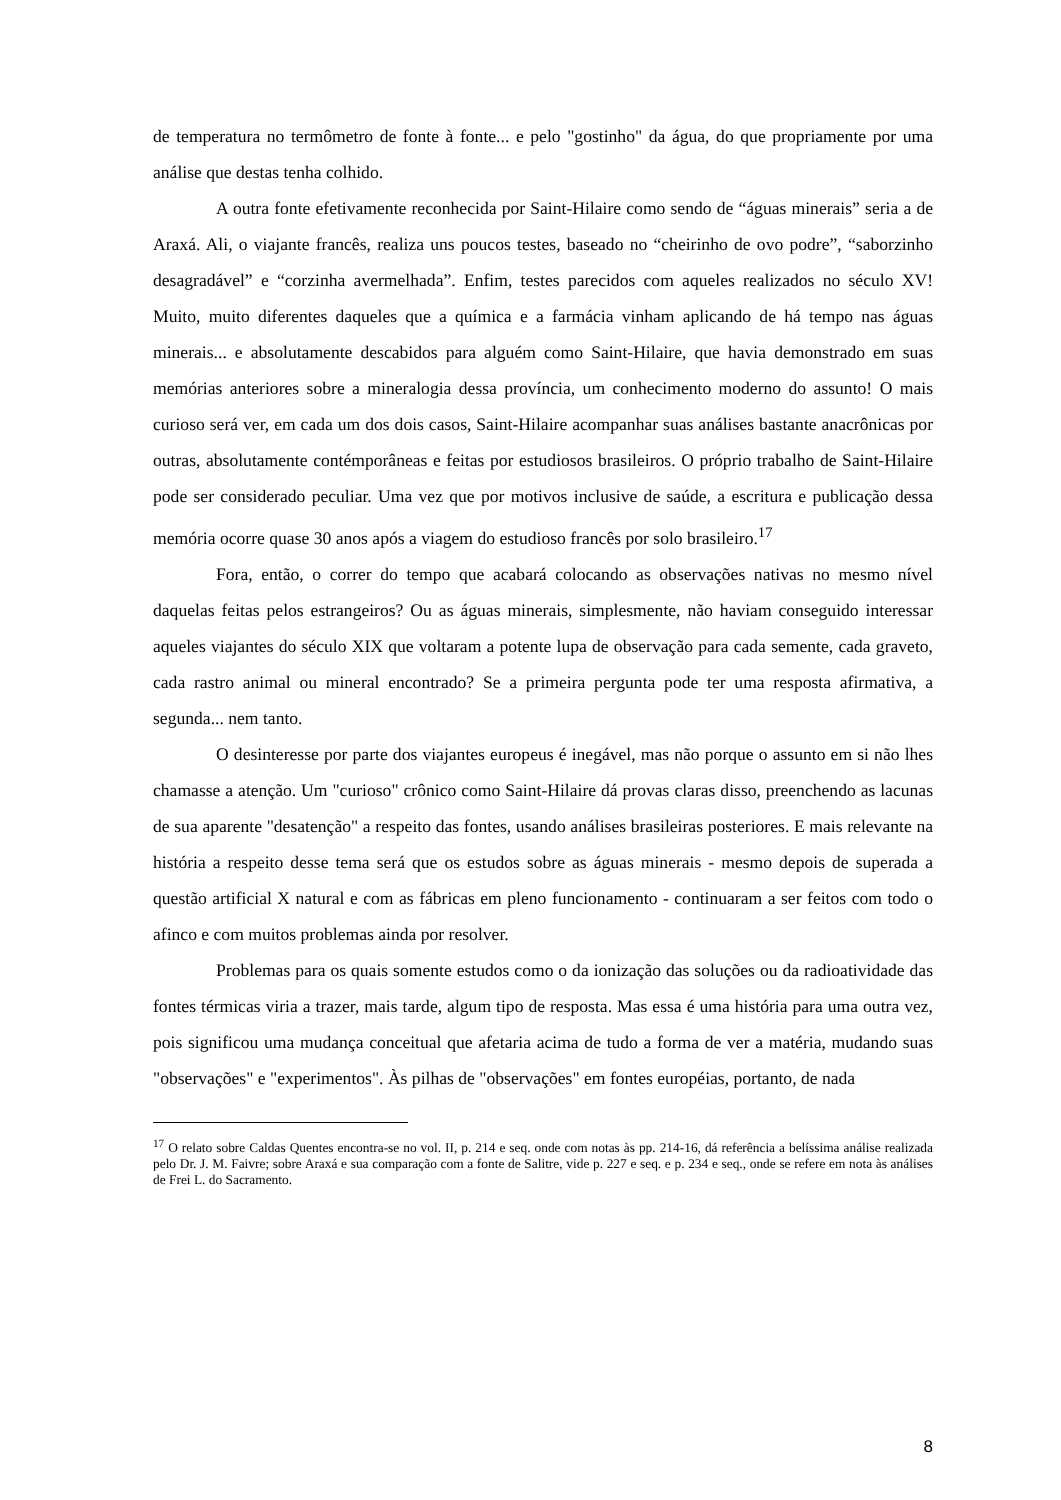de temperatura no termômetro de fonte à fonte... e pelo "gostinho" da água, do que propriamente por uma análise que destas tenha colhido.
A outra fonte efetivamente reconhecida por Saint-Hilaire como sendo de “águas minerais” seria a de Araxá. Ali, o viajante francês, realiza uns poucos testes, baseado no “cheirinho de ovo podre”, “saborzinho desagradável” e “corzinha avermelhada”. Enfim, testes parecidos com aqueles realizados no século XV! Muito, muito diferentes daqueles que a química e a farmácia vinham aplicando de há tempo nas águas minerais... e absolutamente descabidos para alguém como Saint-Hilaire, que havia demonstrado em suas memórias anteriores sobre a mineralogia dessa província, um conhecimento moderno do assunto! O mais curioso será ver, em cada um dos dois casos, Saint-Hilaire acompanhar suas análises bastante anacrônicas por outras, absolutamente contémporâneas e feitas por estudiosos brasileiros. O próprio trabalho de Saint-Hilaire pode ser considerado peculiar. Uma vez que por motivos inclusive de saúde, a escritura e publicação dessa memória ocorre quase 30 anos após a viagem do estudioso francês por solo brasileiro.<sup>17</sup>
Fora, então, o correr do tempo que acabará colocando as observações nativas no mesmo nível daquelas feitas pelos estrangeiros? Ou as águas minerais, simplesmente, não haviam conseguido interessar aqueles viajantes do século XIX que voltaram a potente lupa de observação para cada semente, cada graveto, cada rastro animal ou mineral encontrado? Se a primeira pergunta pode ter uma resposta afirmativa, a segunda... nem tanto.
O desinteresse por parte dos viajantes europeus é inegável, mas não porque o assunto em si não lhes chamasse a atenção. Um "curioso" crônico como Saint-Hilaire dá provas claras disso, preenchendo as lacunas de sua aparente "desatenção" a respeito das fontes, usando análises brasileiras posteriores. E mais relevante na história a respeito desse tema será que os estudos sobre as águas minerais - mesmo depois de superada a questão artificial X natural e com as fábricas em pleno funcionamento - continuaram a ser feitos com todo o afinco e com muitos problemas ainda por resolver.
Problemas para os quais somente estudos como o da ionização das soluções ou da radioatividade das fontes térmicas viria a trazer, mais tarde, algum tipo de resposta. Mas essa é uma história para uma outra vez, pois significou uma mudança conceitual que afetaria acima de tudo a forma de ver a matéria, mudando suas "observações" e "experimentos". Às pilhas de "observações" em fontes européias, portanto, de nada
<sup>17</sup> O relato sobre Caldas Quentes encontra-se no vol. II, p. 214 e seq. onde com notas às pp. 214-16, dá referência a belíssima análise realizada pelo Dr. J. M. Faivre; sobre Araxá e sua comparação com a fonte de Salitre, vide p. 227 e seq. e p. 234 e seq., onde se refere em nota às análises de Frei L. do Sacramento.
8